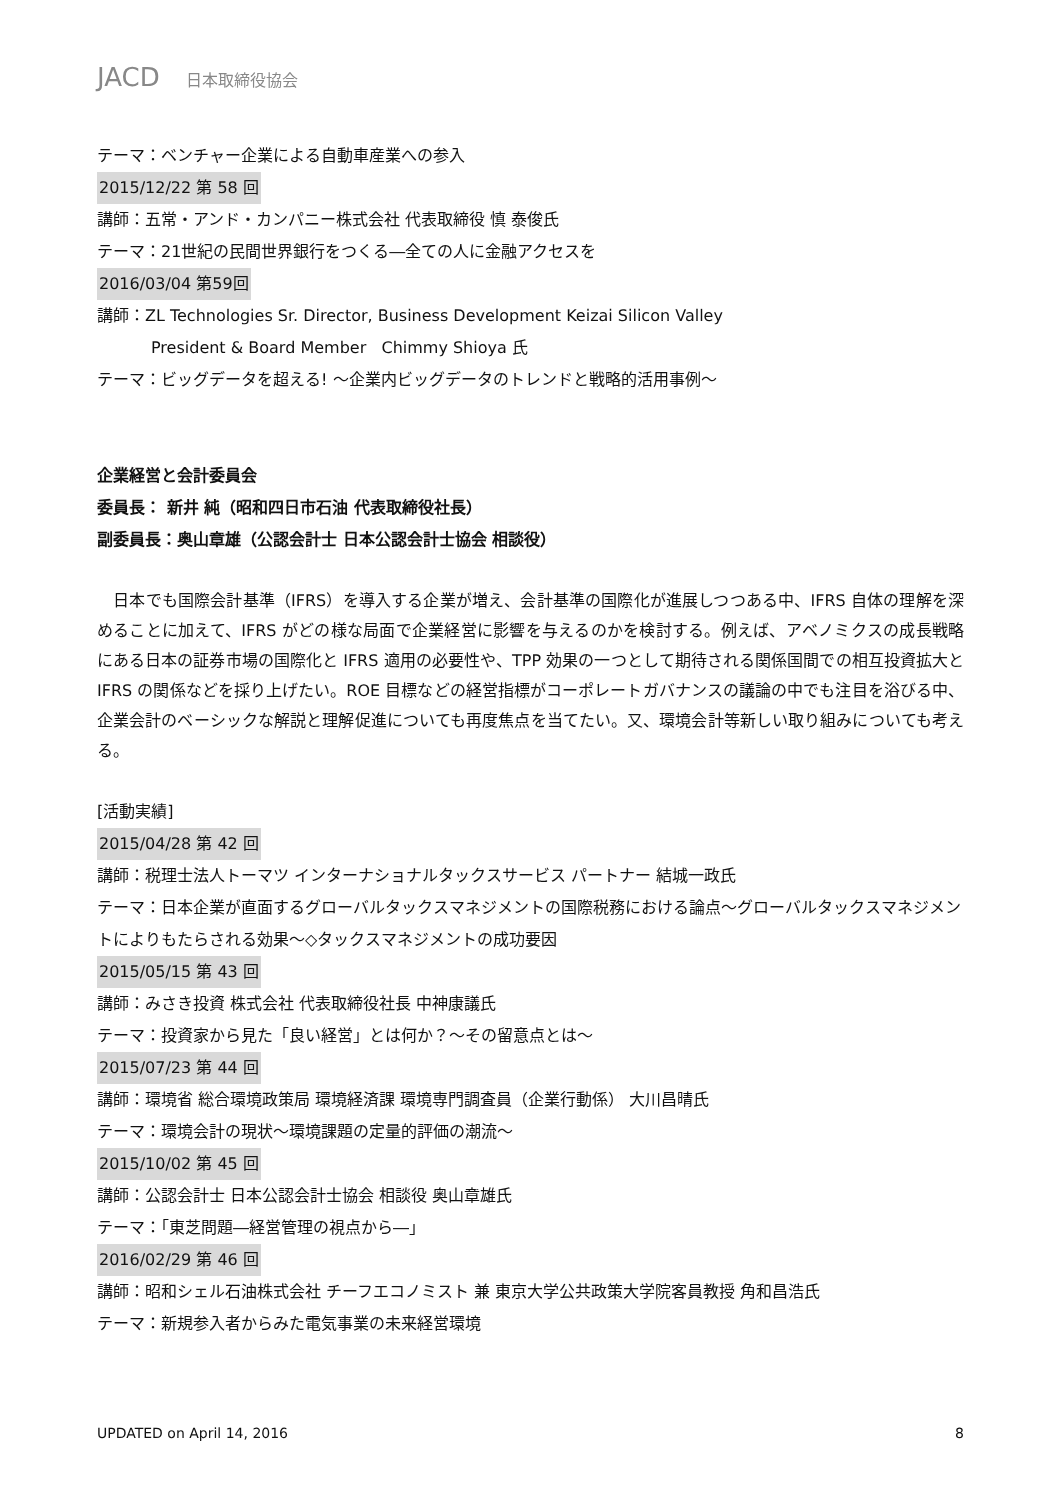JACD 日本取締役協会
テーマ：ベンチャー企業による自動車産業への参入
2015/12/22 第 58 回
講師：五常・アンド・カンパニー株式会社 代表取締役 慎 泰俊氏
テーマ：21世紀の民間世界銀行をつくる―全ての人に金融アクセスを
2016/03/04 第59回
講師：ZL Technologies Sr. Director, Business Development Keizai Silicon Valley
President & Board Member Chimmy Shioya 氏
テーマ：ビッグデータを超える! ～企業内ビッグデータのトレンドと戦略的活用事例～
企業経営と会計委員会
委員長： 新井 純（昭和四日市石油 代表取締役社長）
副委員長：奥山章雄（公認会計士 日本公認会計士協会 相談役）
　日本でも国際会計基準（IFRS）を導入する企業が増え、会計基準の国際化が進展しつつある中、IFRS 自体の理解を深めることに加えて、IFRS がどの様な局面で企業経営に影響を与えるのかを検討する。例えば、アベノミクスの成長戦略にある日本の証券市場の国際化と IFRS 適用の必要性や、TPP 効果の一つとして期待される関係国間での相互投資拡大と IFRS の関係などを採り上げたい。ROE 目標などの経営指標がコーポレートガバナンスの議論の中でも注目を浴びる中、企業会計のベーシックな解説と理解促進についても再度焦点を当てたい。又、環境会計等新しい取り組みについても考える。
[活動実績]
2015/04/28 第 42 回
講師：税理士法人トーマツ インターナショナルタックスサービス パートナー 結城一政氏
テーマ：日本企業が直面するグローバルタックスマネジメントの国際税務における論点～グローバルタックスマネジメントによりもたらされる効果～◇タックスマネジメントの成功要因
2015/05/15 第 43 回
講師：みさき投資 株式会社 代表取締役社長 中神康議氏
テーマ：投資家から見た「良い経営」とは何か？～その留意点とは～
2015/07/23 第 44 回
講師：環境省 総合環境政策局 環境経済課 環境専門調査員（企業行動係） 大川昌晴氏
テーマ：環境会計の現状～環境課題の定量的評価の潮流～
2015/10/02 第 45 回
講師：公認会計士 日本公認会計士協会 相談役 奥山章雄氏
テーマ：「東芝問題―経営管理の視点から―」
2016/02/29 第 46 回
講師：昭和シェル石油株式会社 チーフエコノミスト 兼 東京大学公共政策大学院客員教授 角和昌浩氏
テーマ：新規参入者からみた電気事業の未来経営環境
UPDATED on April 14, 2016 8